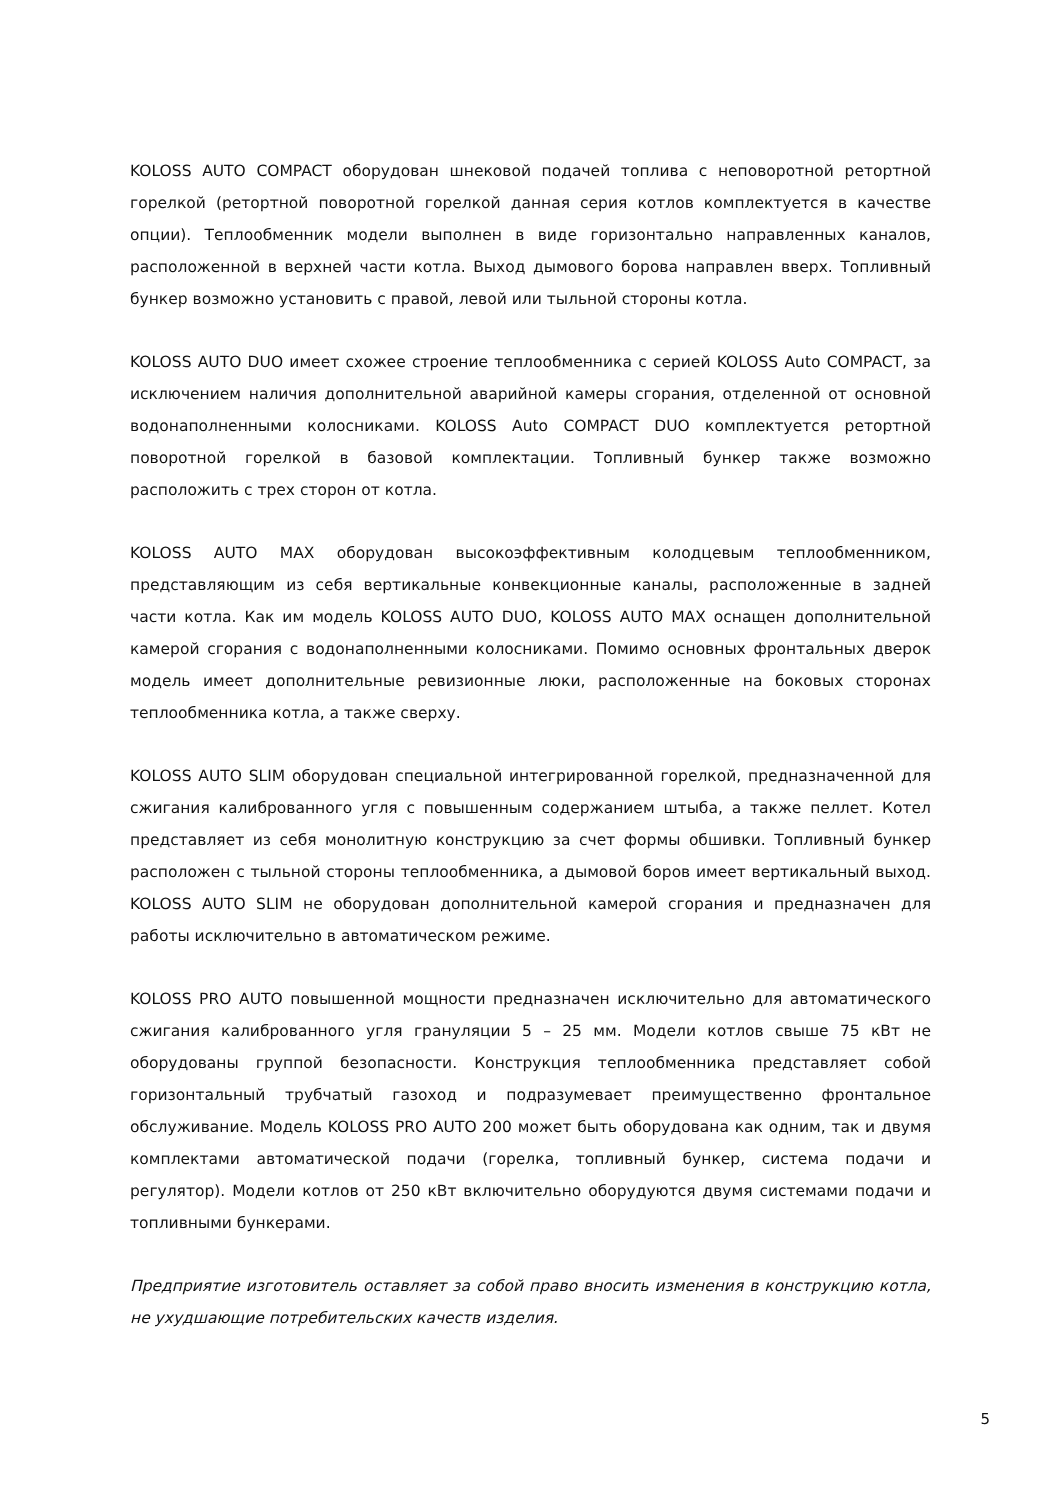KOLOSS AUTO COMPACT оборудован шнековой подачей топлива с неповоротной ретортной горелкой (ретортной поворотной горелкой данная серия котлов комплектуется в качестве опции). Теплообменник модели выполнен в виде горизонтально направленных каналов, расположенной в верхней части котла. Выход дымового борова направлен вверх. Топливный бункер возможно установить с правой, левой или тыльной стороны котла.
KOLOSS AUTO DUO имеет схожее строение теплообменника с серией KOLOSS Auto COMPACT, за исключением наличия дополнительной аварийной камеры сгорания, отделенной от основной водонаполненными колосниками. KOLOSS Auto COMPACT DUO комплектуется ретортной поворотной горелкой в базовой комплектации. Топливный бункер также возможно расположить с трех сторон от котла.
KOLOSS AUTO MAX оборудован высокоэффективным колодцевым теплообменником, представляющим из себя вертикальные конвекционные каналы, расположенные в задней части котла. Как им модель KOLOSS AUTO DUO, KOLOSS AUTO MAX оснащен дополнительной камерой сгорания с водонаполненными колосниками. Помимо основных фронтальных дверок модель имеет дополнительные ревизионные люки, расположенные на боковых сторонах теплообменника котла, а также сверху.
KOLOSS AUTO SLIM оборудован специальной интегрированной горелкой, предназначенной для сжигания калиброванного угля с повышенным содержанием штыба, а также пеллет. Котел представляет из себя монолитную конструкцию за счет формы обшивки. Топливный бункер расположен с тыльной стороны теплообменника, а дымовой боров имеет вертикальный выход. KOLOSS AUTO SLIM не оборудован дополнительной камерой сгорания и предназначен для работы исключительно в автоматическом режиме.
KOLOSS PRO AUTO повышенной мощности предназначен исключительно для автоматического сжигания калиброванного угля грануляции 5 – 25 мм. Модели котлов свыше 75 кВт не оборудованы группой безопасности. Конструкция теплообменника представляет собой горизонтальный трубчатый газоход и подразумевает преимущественно фронтальное обслуживание. Модель KOLOSS PRO AUTO 200 может быть оборудована как одним, так и двумя комплектами автоматической подачи (горелка, топливный бункер, система подачи и регулятор). Модели котлов от 250 кВт включительно оборудуются двумя системами подачи и топливными бункерами.
Предприятие изготовитель оставляет за собой право вносить изменения в конструкцию котла, не ухудшающие потребительских качеств изделия.
5